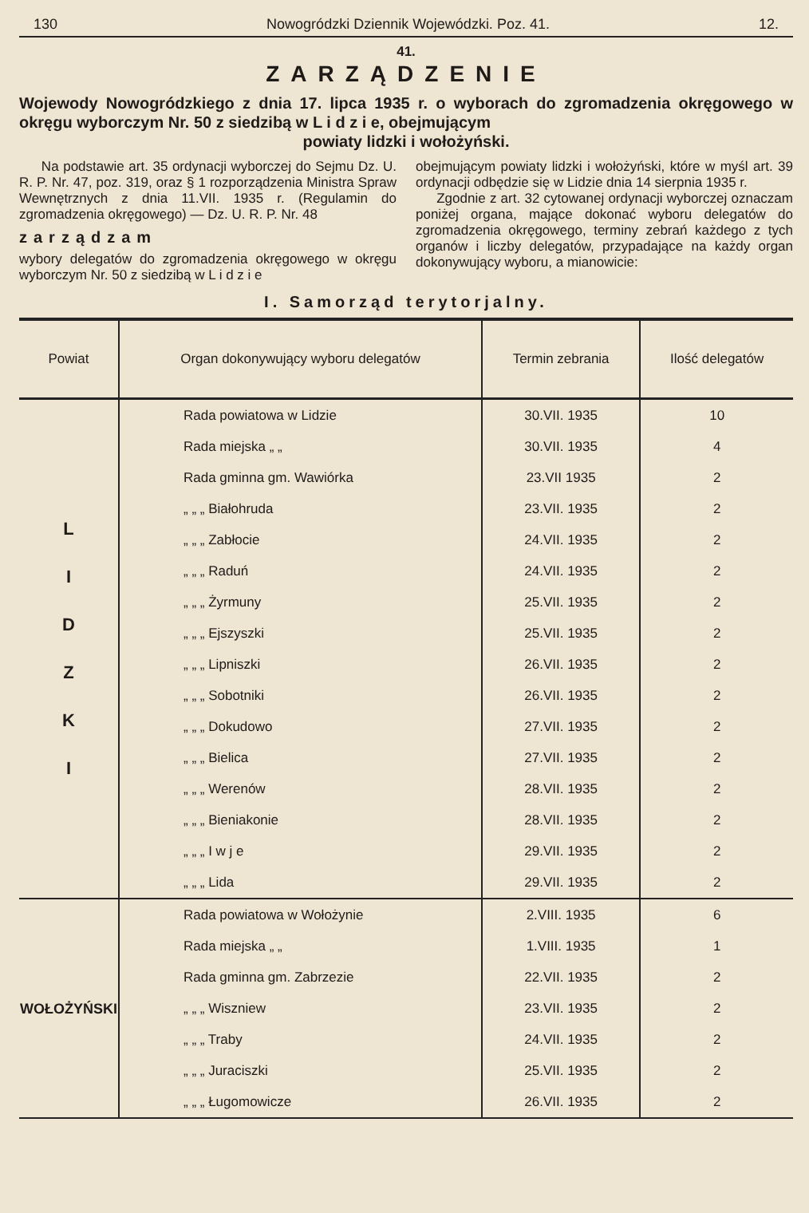130 Nowogródzki Dziennik Wojewódzki. Poz. 41. 12.
41.
ZARZĄDZENIE
Wojewody Nowogródzkiego z dnia 17. lipca 1935 r. o wyborach do zgromadzenia okręgowego w okręgu wyborczym Nr. 50 z siedzibą w L i d z i e, obejmującym
powiaty lidzki i wołożyński.
Na podstawie art. 35 ordynacji wyborczej do Sejmu Dz. U. R. P. Nr. 47, poz. 319, oraz § 1 rozporządzenia Ministra Spraw Wewnętrznych z dnia 11.VII. 1935 r. (Regulamin do zgromadzenia okręgowego) — Dz. U. R. P. Nr. 48
zarządzam
wybory delegatów do zgromadzenia okręgowego w okręgu wyborczym Nr. 50 z siedzibą w L i d z i e
obejmującym powiaty lidzki i wołożyński, które w myśl art. 39 ordynacji odbędzie się w Lidzie dnia 14 sierpnia 1935 r.
Zgodnie z art. 32 cytowanej ordynacji wyborczej oznaczam poniżej organa, mające dokonać wyboru delegatów do zgromadzenia okręgowego, terminy zebrań każdego z tych organów i liczby delegatów, przypadające na każdy organ dokonywujący wyboru, a mianowicie:
I. Samorząd terytorjalny.
| Powiat | Organ dokonywujący wyboru delegatów | Termin zebrania | Ilość delegatów |
| --- | --- | --- | --- |
| L I D Z K I | Rada powiatowa w Lidzie | 30.VII. 1935 | 10 |
| | Rada miejska „ „ | 30.VII. 1935 | 4 |
| | Rada gminna gm. Wawiórka | 23.VII 1935 | 2 |
| | „ „ „ Białohruda | 23.VII. 1935 | 2 |
| | „ „ „ Zabłocie | 24.VII. 1935 | 2 |
| | „ „ „ Raduń | 24.VII. 1935 | 2 |
| | „ „ „ Żyrmuny | 25.VII. 1935 | 2 |
| | „ „ „ Ejszyszki | 25.VII. 1935 | 2 |
| | „ „ „ Lipniszki | 26.VII. 1935 | 2 |
| | „ „ „ Sobotniki | 26.VII. 1935 | 2 |
| | „ „ „ Dokudowo | 27.VII. 1935 | 2 |
| | „ „ „ Bielica | 27.VII. 1935 | 2 |
| | „ „ „ Werenów | 28.VII. 1935 | 2 |
| | „ „ „ Bieniakonie | 28.VII. 1935 | 2 |
| | „ „ „ I w j e | 29.VII. 1935 | 2 |
| | „ „ „ Lida | 29.VII. 1935 | 2 |
| WOŁOŻYŃSKI | Rada powiatowa w Wołożynie | 2.VIII. 1935 | 6 |
| | Rada miejska „ „ | 1.VIII. 1935 | 1 |
| | Rada gminna gm. Zabrzezie | 22.VII. 1935 | 2 |
| | „ „ „ Wiszniew | 23.VII. 1935 | 2 |
| | „ „ „ Traby | 24.VII. 1935 | 2 |
| | „ „ „ Juraciszki | 25.VII. 1935 | 2 |
| | „ „ „ Ługomowicze | 26.VII. 1935 | 2 |